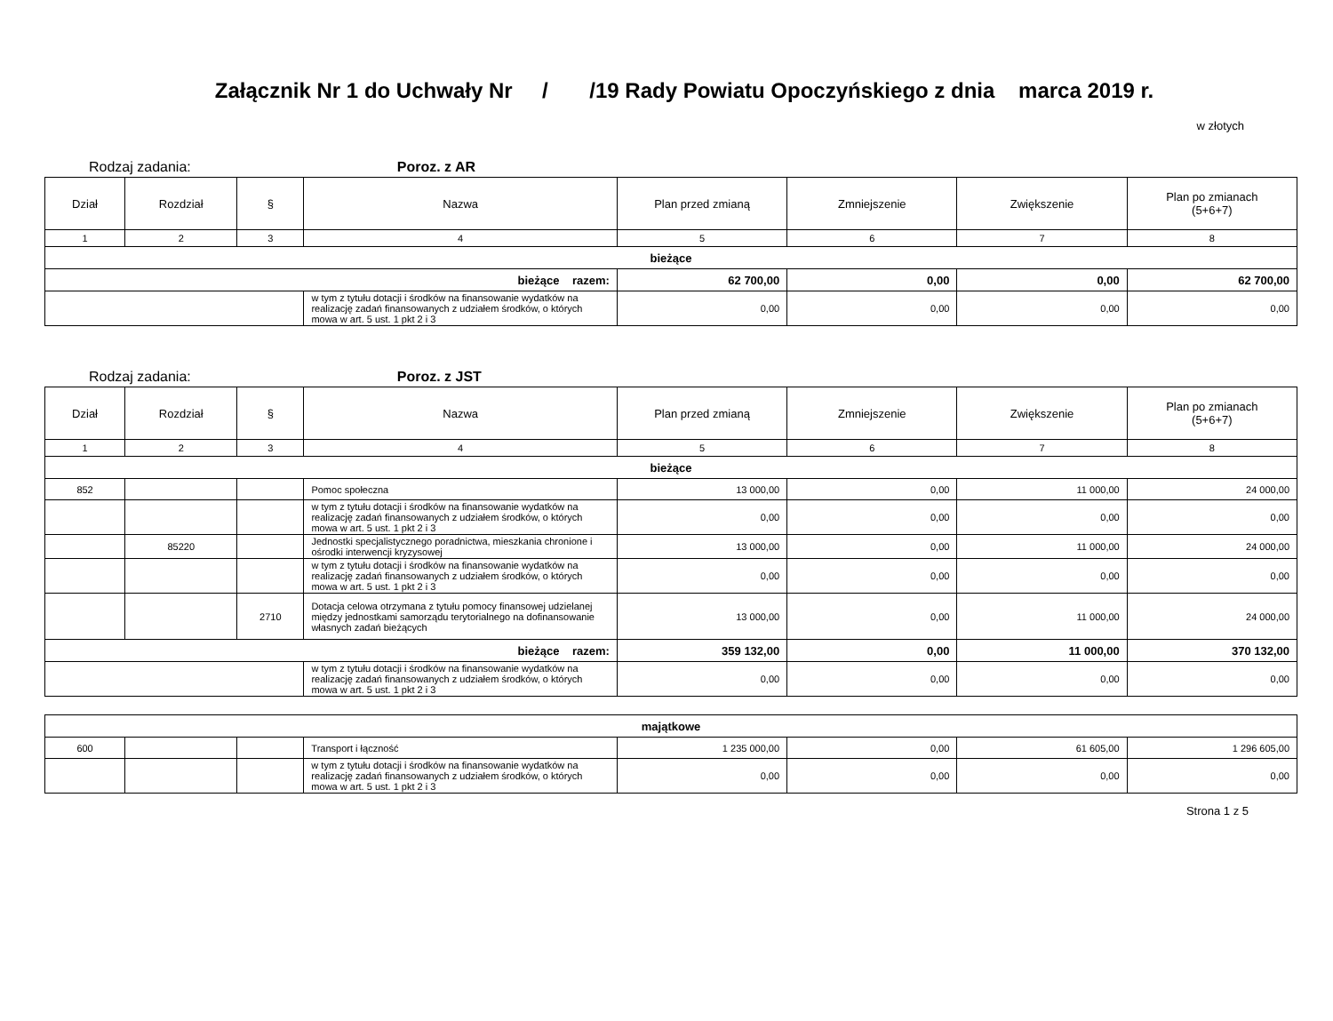Załącznik Nr 1 do Uchwały Nr / /19 Rady Powiatu Opoczyńskiego z dnia marca 2019 r.
w złotych
Rodzaj zadania: Poroz. z AR
| Dział | Rozdział | § | Nazwa | Plan przed zmianą | Zmniejszenie | Zwiększenie | Plan po zmianach (5+6+7) |
| --- | --- | --- | --- | --- | --- | --- | --- |
| 1 | 2 | 3 | 4 | 5 | 6 | 7 | 8 |
| bieżące | | | | | | | |
| bieżące razem: | | | | 62 700,00 | 0,00 | 0,00 | 62 700,00 |
| | | | w tym z tytułu dotacji i środków na finansowanie wydatków na realizację zadań finansowanych z udziałem środków, o których mowa w art. 5 ust. 1 pkt 2 i 3 | 0,00 | 0,00 | 0,00 | 0,00 |
Rodzaj zadania: Poroz. z JST
| Dział | Rozdział | § | Nazwa | Plan przed zmianą | Zmniejszenie | Zwiększenie | Plan po zmianach (5+6+7) |
| --- | --- | --- | --- | --- | --- | --- | --- |
| 1 | 2 | 3 | 4 | 5 | 6 | 7 | 8 |
| bieżące | | | | | | | |
| 852 | | | Pomoc społeczna | 13 000,00 | 0,00 | 11 000,00 | 24 000,00 |
| | | | w tym z tytułu dotacji i środków na finansowanie wydatków na realizację zadań finansowanych z udziałem środków, o których mowa w art. 5 ust. 1 pkt 2 i 3 | 0,00 | 0,00 | 0,00 | 0,00 |
| | 85220 | | Jednostki specjalistycznego poradnictwa, mieszkania chronione i ośrodki interwencji kryzysowej | 13 000,00 | 0,00 | 11 000,00 | 24 000,00 |
| | | | w tym z tytułu dotacji i środków na finansowanie wydatków na realizację zadań finansowanych z udziałem środków, o których mowa w art. 5 ust. 1 pkt 2 i 3 | 0,00 | 0,00 | 0,00 | 0,00 |
| | | 2710 | Dotacja celowa otrzymana z tytułu pomocy finansowej udzielanej między jednostkami samorządu terytorialnego na dofinansowanie własnych zadań bieżących | 13 000,00 | 0,00 | 11 000,00 | 24 000,00 |
| bieżące razem: | | | | 359 132,00 | 0,00 | 11 000,00 | 370 132,00 |
| | | | w tym z tytułu dotacji i środków na finansowanie wydatków na realizację zadań finansowanych z udziałem środków, o których mowa w art. 5 ust. 1 pkt 2 i 3 | 0,00 | 0,00 | 0,00 | 0,00 |
| majątkowe | | | | | | | |
| 600 | | | Transport i łączność | 1 235 000,00 | 0,00 | 61 605,00 | 1 296 605,00 |
| | | | w tym z tytułu dotacji i środków na finansowanie wydatków na realizację zadań finansowanych z udziałem środków, o których mowa w art. 5 ust. 1 pkt 2 i 3 | 0,00 | 0,00 | 0,00 | 0,00 |
Strona 1 z 5